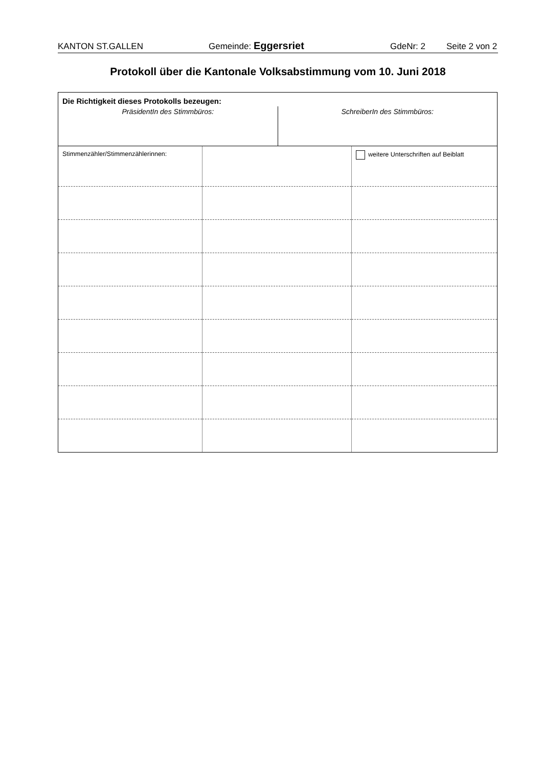KANTON ST.GALLEN Gemeinde: Eggersriet GdeNr: 2 Seite 2 von 2
Protokoll über die Kantonale Volksabstimmung vom 10. Juni 2018
Die Richtigkeit dieses Protokolls bezeugen:
PräsidentIn des Stimmbüros: SchreiberIn des Stimmbüros:
| Stimmenzähler/Stimmenzählerinnen: | | weitere Unterschriften auf Beiblatt |